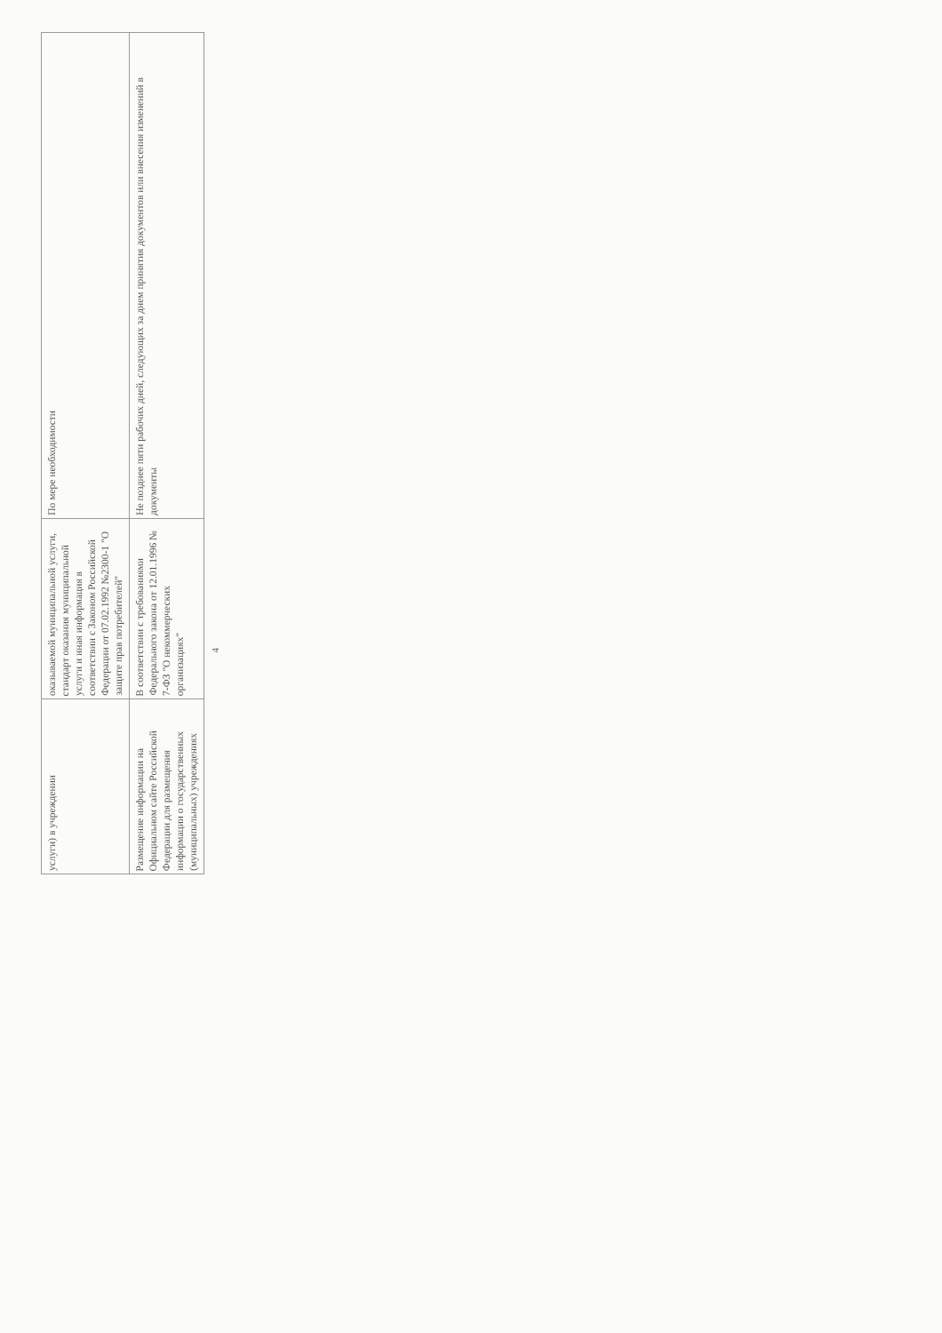| услуги) в учреждении | оказываемой муниципальной услуги, стандарт оказания муниципальной услуги и иная информация в соответствии с Законом Российской Федерации от 07.02.1992 №2300-1 "О защите прав потребителей" | По мере необходимости |
| Размещение информации на Официальном сайте Российской Федерации для размещения информации о государственных (муниципальных) учреждениях | В соответствии с требованиями Федерального закона от 12.01.1996 № 7-ФЗ "О некоммерческих организациях" | Не позднее пяти рабочих дней, следующих за днем принятия документов или внесения изменений в документы |
4